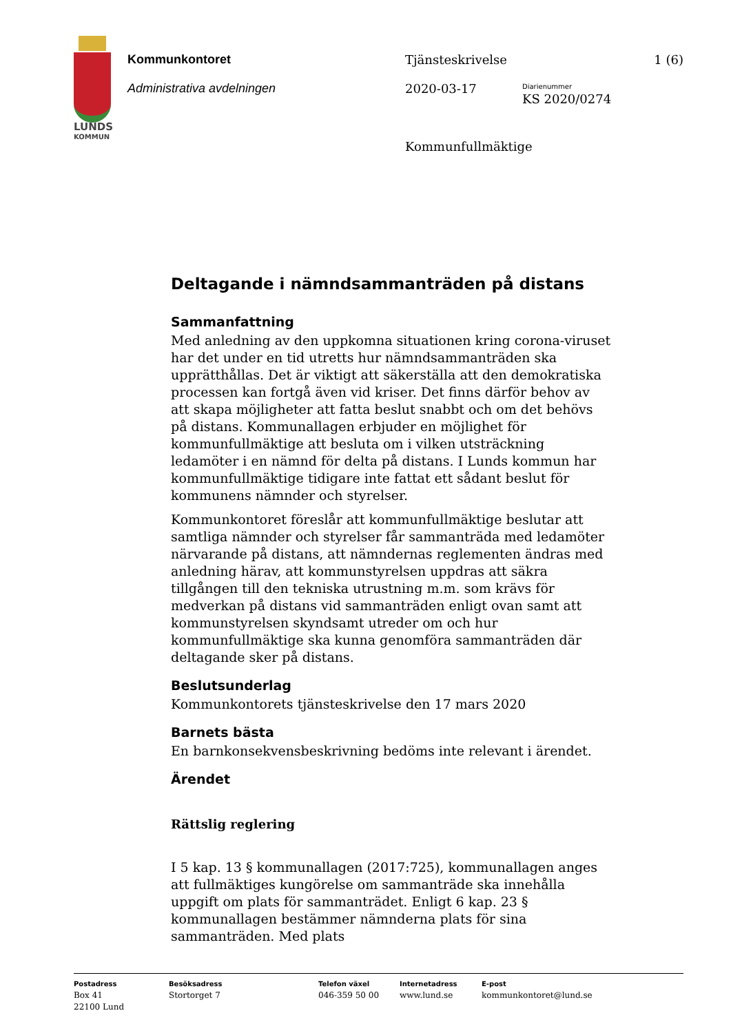LUNDS
KOMMUN
Kommunkontoret
Administrativa avdelningen
Tjänsteskrivelse
2020-03-17
Kommunfullmäktige
Diarienummer
KS 2020/0274
1 (6)
Deltagande i nämndsammanträden på distans
Sammanfattning
Med anledning av den uppkomna situationen kring corona-viruset har det under en tid utretts hur nämndsammanträden ska upprätthållas. Det är viktigt att säkerställa att den demokratiska processen kan fortgå även vid kriser. Det finns därför behov av att skapa möjligheter att fatta beslut snabbt och om det behövs på distans. Kommunallagen erbjuder en möjlighet för kommunfullmäktige att besluta om i vilken utsträckning ledamöter i en nämnd för delta på distans. I Lunds kommun har kommunfullmäktige tidigare inte fattat ett sådant beslut för kommunens nämnder och styrelser.
Kommunkontoret föreslår att kommunfullmäktige beslutar att samtliga nämnder och styrelser får sammanträda med ledamöter närvarande på distans, att nämndernas reglementen ändras med anledning härav, att kommunstyrelsen uppdras att säkra tillgången till den tekniska utrustning m.m. som krävs för medverkan på distans vid sammanträden enligt ovan samt att kommunstyrelsen skyndsamt utreder om och hur kommunfullmäktige ska kunna genomföra sammanträden där deltagande sker på distans.
Beslutsunderlag
Kommunkontorets tjänsteskrivelse den 17 mars 2020
Barnets bästa
En barnkonsekvensbeskrivning bedöms inte relevant i ärendet.
Ärendet
Rättslig reglering
I 5 kap. 13 § kommunallagen (2017:725), kommunallagen anges att fullmäktiges kungörelse om sammanträde ska innehålla uppgift om plats för sammanträdet. Enligt 6 kap. 23 § kommunallagen bestämmer nämnderna plats för sina sammanträden. Med plats
Postadress
Box 41
22100 Lund
Besöksadress
Stortorget 7
Telefon växel
046-359 50 00
Internetadress
www.lund.se
E-post
kommunkontoret@lund.se